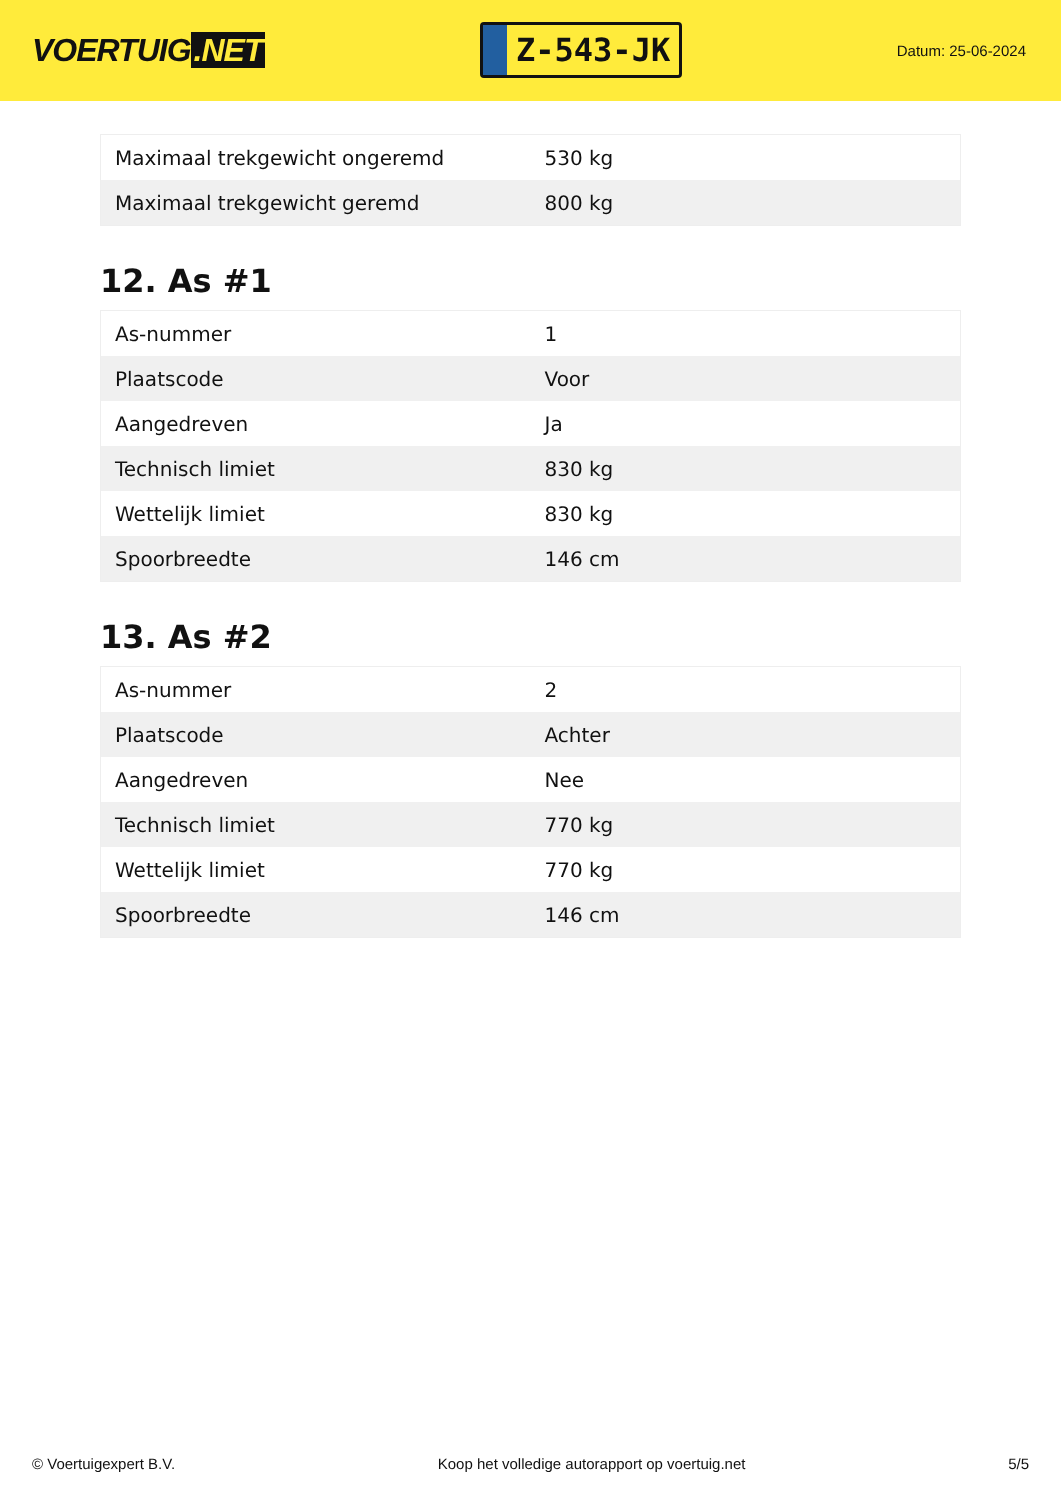VOERTUIG.NET
Z-543-JK
Datum: 25-06-2024
| Maximaal trekgewicht ongeremd | 530 kg |
| Maximaal trekgewicht geremd | 800 kg |
12. As #1
| As-nummer | 1 |
| Plaatscode | Voor |
| Aangedreven | Ja |
| Technisch limiet | 830 kg |
| Wettelijk limiet | 830 kg |
| Spoorbreedte | 146 cm |
13. As #2
| As-nummer | 2 |
| Plaatscode | Achter |
| Aangedreven | Nee |
| Technisch limiet | 770 kg |
| Wettelijk limiet | 770 kg |
| Spoorbreedte | 146 cm |
© Voertuigexpert B.V. Koop het volledige autorapport op voertuig.net 5/5